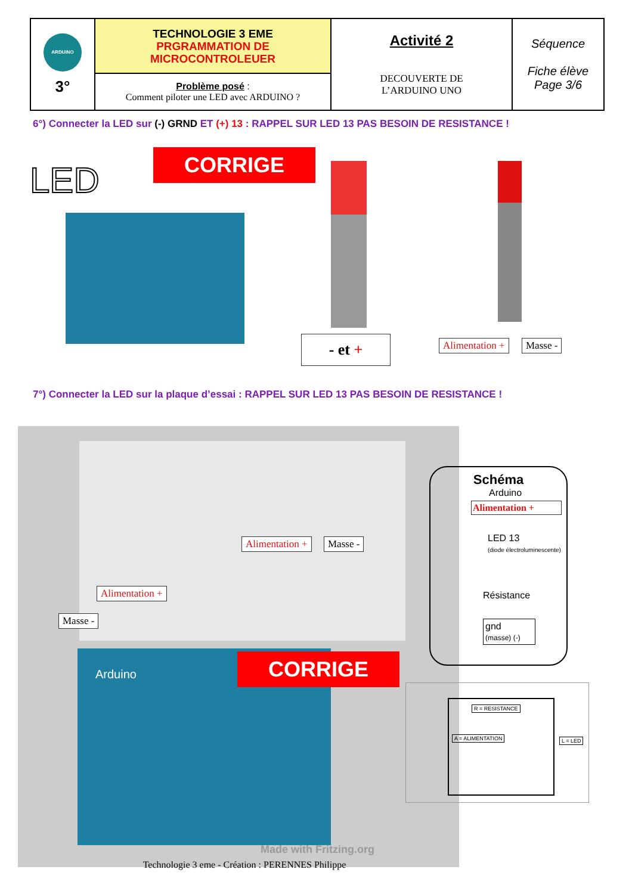| ARDUINO 3° | TECHNOLOGIE 3 EME PRGRAMMATION DE MICROCONTROLEUER | Activité 2 DECOUVERTE DE L’ARDUINO UNO | Séquence Fiche élève Page 3/6 |
| | Problème posé : Comment piloter une LED avec ARDUINO ? | | |
6°) Connecter la LED sur (-) GRND ET (+) 13 : RAPPEL SUR LED 13 PAS BESOIN DE RESISTANCE !
LED CORRIGE
- et + Alimentation + Masse -
7°) Connecter la LED sur la plaque d’essai : RAPPEL SUR LED 13 PAS BESOIN DE RESISTANCE !
Alimentation + Masse -
Alimentation +
Masse -
CORRIGE
Arduino
Made with Fritzing.org
Schéma
Arduino
Alimentation +
LED 13
(diode électroluminescente)
Résistance
gnd
(masse) (-)
R = RESISTANCE
A = ALIMENTATION L = LED
Technologie 3 eme - Création : PERENNES Philippe